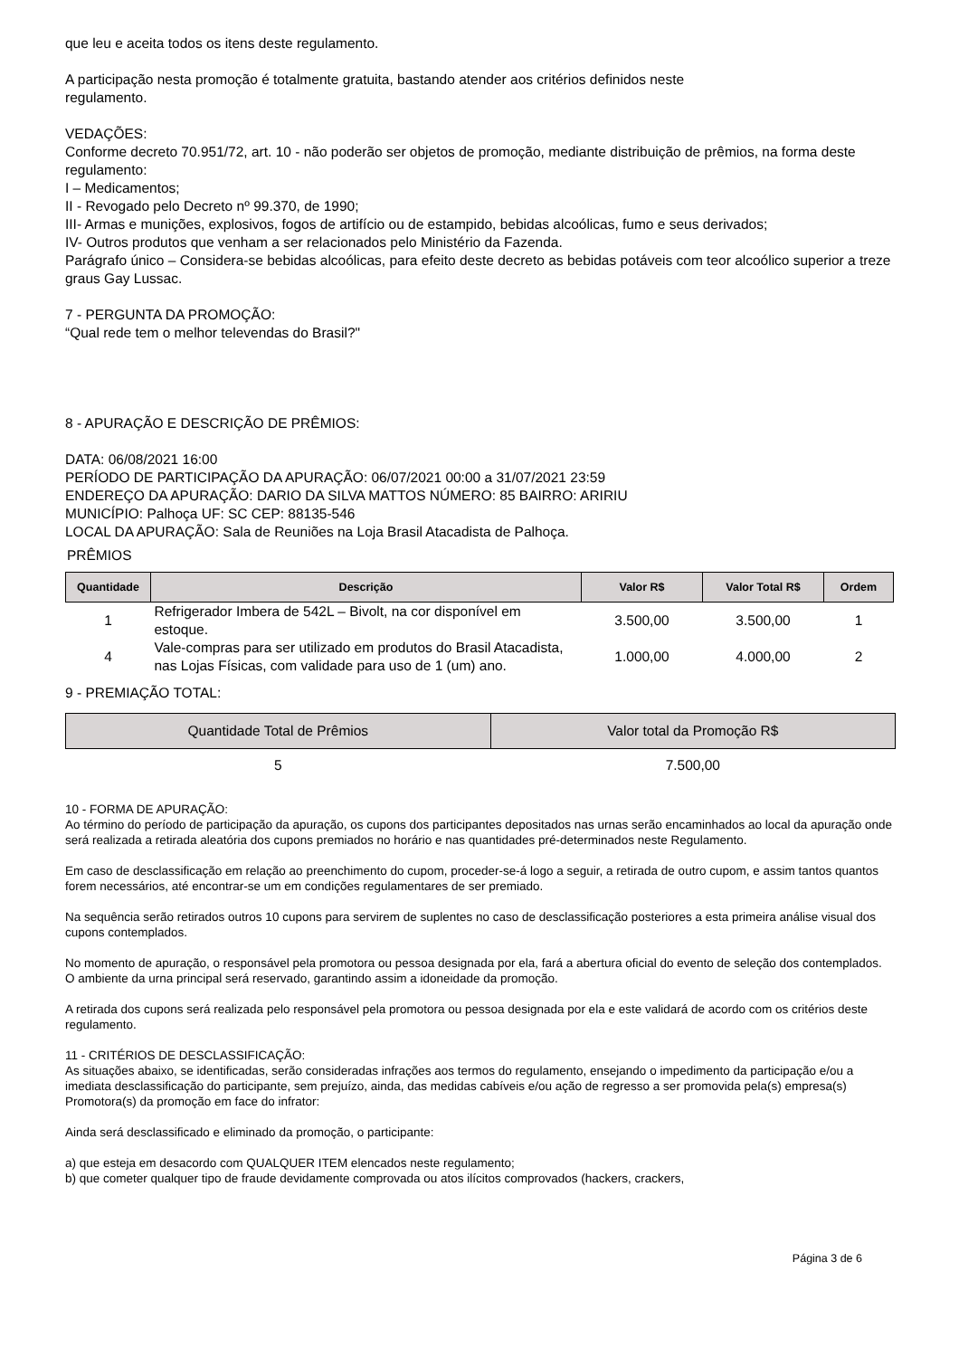que leu e aceita todos os itens deste regulamento.
A participação nesta promoção é totalmente gratuita, bastando atender aos critérios definidos neste
regulamento.
VEDAÇÕES:
Conforme decreto 70.951/72, art. 10 - não poderão ser objetos de promoção, mediante distribuição de prêmios, na forma deste regulamento:
I – Medicamentos;
II - Revogado pelo Decreto nº 99.370, de 1990;
III- Armas e munições, explosivos, fogos de artifício ou de estampido, bebidas alcoólicas, fumo e seus derivados;
IV- Outros produtos que venham a ser relacionados pelo Ministério da Fazenda.
Parágrafo único – Considera-se bebidas alcoólicas, para efeito deste decreto as bebidas potáveis com teor alcoólico superior a treze graus Gay Lussac.
7 - PERGUNTA DA PROMOÇÃO:
“Qual rede tem o melhor televendas do Brasil?"
8 - APURAÇÃO E DESCRIÇÃO DE PRÊMIOS:
DATA: 06/08/2021 16:00
PERÍODO DE PARTICIPAÇÃO DA APURAÇÃO: 06/07/2021 00:00 a 31/07/2021 23:59
ENDEREÇO DA APURAÇÃO: DARIO DA SILVA MATTOS NÚMERO: 85 BAIRRO: ARIRIU
MUNICÍPIO: Palhoça UF: SC CEP: 88135-546
LOCAL DA APURAÇÃO: Sala de Reuniões na Loja Brasil Atacadista de Palhoça.
PRÊMIOS
| Quantidade | Descrição | Valor R$ | Valor Total R$ | Ordem |
| --- | --- | --- | --- | --- |
| 1 | Refrigerador Imbera de 542L – Bivolt, na cor disponível em estoque. | 3.500,00 | 3.500,00 | 1 |
| 4 | Vale-compras para ser utilizado em produtos do Brasil Atacadista, nas Lojas Físicas, com validade para uso de 1 (um) ano. | 1.000,00 | 4.000,00 | 2 |
9 - PREMIAÇÃO TOTAL:
| Quantidade Total de Prêmios | Valor total da Promoção R$ |
| --- | --- |
| 5 | 7.500,00 |
10 - FORMA DE APURAÇÃO:
Ao término do período de participação da apuração, os cupons dos participantes depositados nas urnas serão encaminhados ao local da apuração onde será realizada a retirada aleatória dos cupons premiados no horário e nas quantidades pré-determinados neste Regulamento.
Em caso de desclassificação em relação ao preenchimento do cupom, proceder-se-á logo a seguir, a retirada de outro cupom, e assim tantos quantos forem necessários, até encontrar-se um em condições regulamentares de ser premiado.
Na sequência serão retirados outros 10 cupons para servirem de suplentes no caso de desclassificação posteriores a esta primeira análise visual dos cupons contemplados.
No momento de apuração, o responsável pela promotora ou pessoa designada por ela, fará a abertura oficial do evento de seleção dos contemplados. O ambiente da urna principal será reservado, garantindo assim a idoneidade da promoção.
A retirada dos cupons será realizada pelo responsável pela promotora ou pessoa designada por ela e este validará de acordo com os critérios deste regulamento.
11 - CRITÉRIOS DE DESCLASSIFICAÇÃO:
As situações abaixo, se identificadas, serão consideradas infrações aos termos do regulamento, ensejando o impedimento da participação e/ou a imediata desclassificação do participante, sem prejuízo, ainda, das medidas cabíveis e/ou ação de regresso a ser promovida pela(s) empresa(s) Promotora(s) da promoção em face do infrator:
Ainda será desclassificado e eliminado da promoção, o participante:
a) que esteja em desacordo com QUALQUER ITEM elencados neste regulamento;
b) que cometer qualquer tipo de fraude devidamente comprovada ou atos ilícitos comprovados (hackers, crackers,
Página 3 de 6